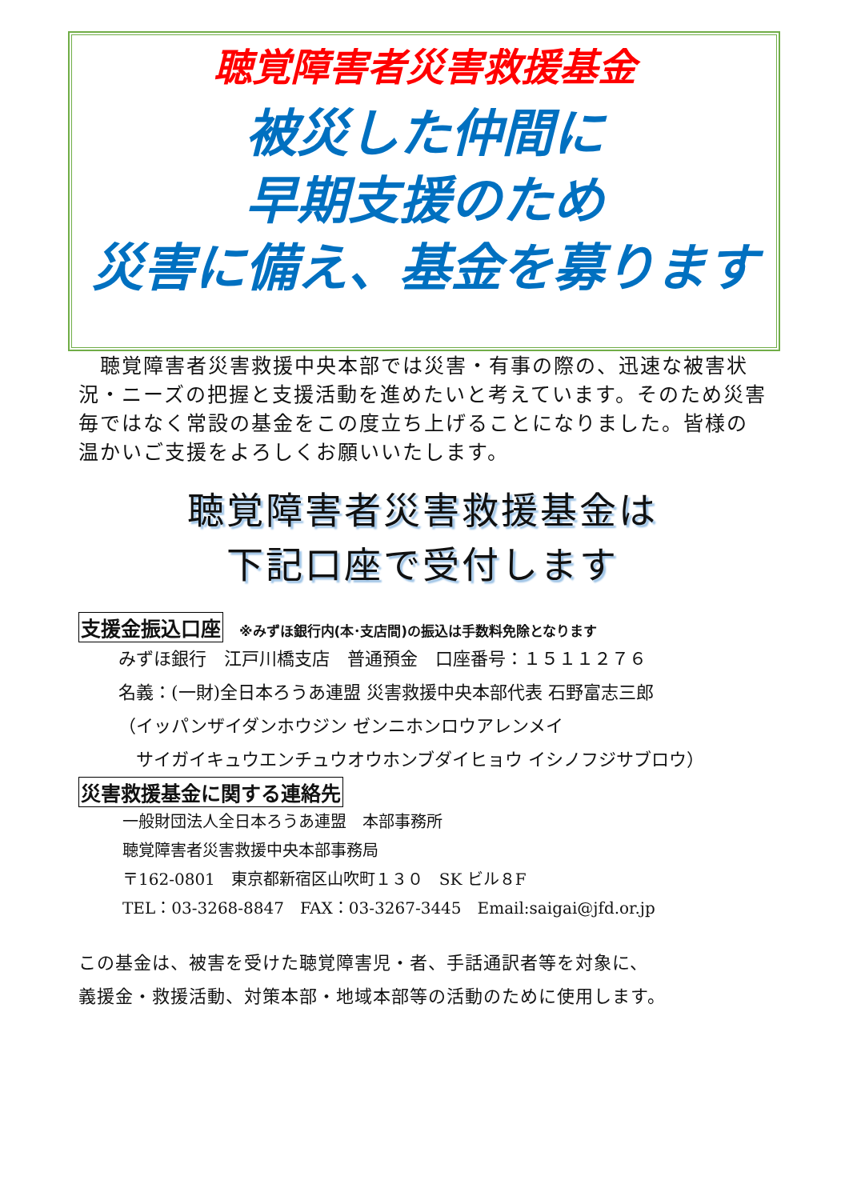聴覚障害者災害救援基金
被災した仲間に
早期支援のため
災害に備え、基金を募ります
　聴覚障害者災害救援中央本部では災害・有事の際の、迅速な被害状況・ニーズの把握と支援活動を進めたいと考えています。そのため災害毎ではなく常設の基金をこの度立ち上げることになりました。皆様の温かいご支援をよろしくお願いいたします。
聴覚障害者災害救援基金は
下記口座で受付します
支援金振込口座 ※みずほ銀行内(本･支店間)の振込は手数料免除となります
みずほ銀行　江戸川橋支店　普通預金　口座番号：１５１１２７６
名義：(一財)全日本ろうあ連盟 災害救援中央本部代表 石野富志三郎
（イッパンザイダンホウジン ゼンニホンロウアレンメイ
　サイガイキュウエンチュウオウホンブダイヒョウ イシノフジサブロウ）
災害救援基金に関する連絡先
一般財団法人全日本ろうあ連盟　本部事務所
聴覚障害者災害救援中央本部事務局
〒162-0801　東京都新宿区山吹町１３０　SK ビル８F
TEL：03-3268-8847　FAX：03-3267-3445　Email:saigai@jfd.or.jp
この基金は、被害を受けた聴覚障害児・者、手話通訳者等を対象に、
義援金・救援活動、対策本部・地域本部等の活動のために使用します。